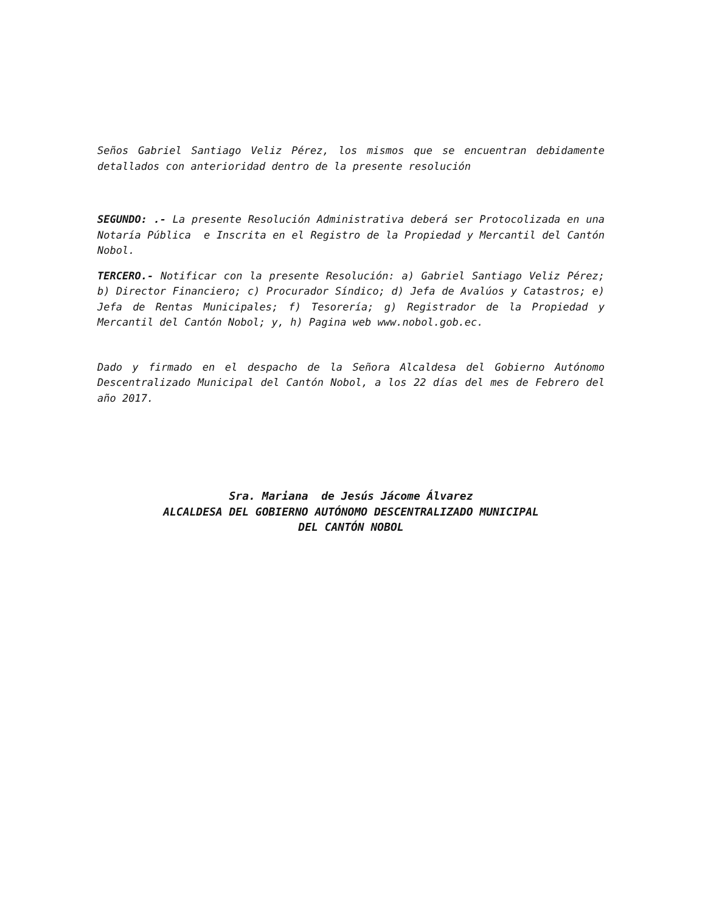Seños Gabriel Santiago Veliz Pérez, los mismos que se encuentran debidamente detallados con anterioridad dentro de la presente resolución
SEGUNDO: .- La presente Resolución Administrativa deberá ser Protocolizada en una Notaría Pública e Inscrita en el Registro de la Propiedad y Mercantil del Cantón Nobol.
TERCERO.- Notificar con la presente Resolución: a) Gabriel Santiago Veliz Pérez; b) Director Financiero; c) Procurador Síndico; d) Jefa de Avalúos y Catastros; e) Jefa de Rentas Municipales; f) Tesorería; g) Registrador de la Propiedad y Mercantil del Cantón Nobol; y, h) Pagina web www.nobol.gob.ec.
Dado y firmado en el despacho de la Señora Alcaldesa del Gobierno Autónomo Descentralizado Municipal del Cantón Nobol, a los 22 días del mes de Febrero del año 2017.
Sra. Mariana de Jesús Jácome Álvarez
ALCALDESA DEL GOBIERNO AUTÓNOMO DESCENTRALIZADO MUNICIPAL
DEL CANTÓN NOBOL